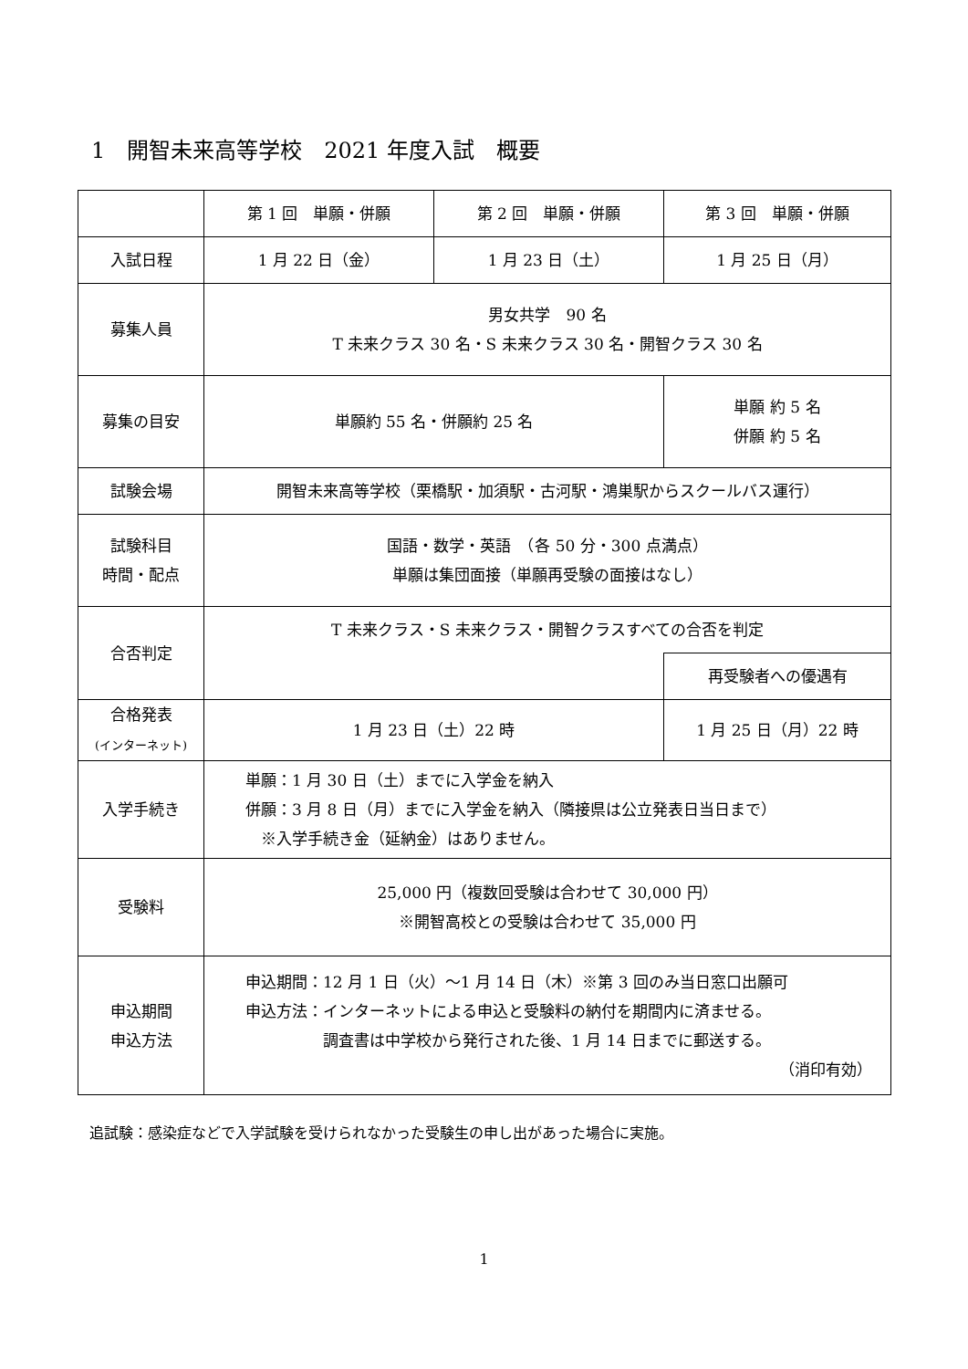1　開智未来高等学校　2021 年度入試　概要
| | 第 1 回 単願・併願 | 第 2 回 単願・併願 | 第 3 回 単願・併願 |
| 入試日程 | 1 月 22 日（金） | 1 月 23 日（土） | 1 月 25 日（月） |
| 募集人員 | 男女共学 90 名 T 未来クラス 30 名・S 未来クラス 30 名・開智クラス 30 名 | | |
| 募集の目安 | 単願約 55 名・併願約 25 名 | | 単願 約 5 名 併願 約 5 名 |
| 試験会場 | 開智未来高等学校（栗橋駅・加須駅・古河駅・鴻巣駅からスクールバス運行） | | |
| 試験科目 時間・配点 | 国語・数学・英語 （各 50 分・300 点満点） 単願は集団面接（単願再受験の面接はなし） | | |
| 合否判定 | T 未来クラス・S 未来クラス・開智クラスすべての合否を判定 | | |
| | | | 再受験者への優遇有 |
| 合格発表 (インターネット) | 1 月 23 日（土）22 時 | | 1 月 25 日（月）22 時 |
| 入学手続き | 単願：1 月 30 日（土）までに入学金を納入 併願：3 月 8 日（月）までに入学金を納入（隣接県は公立発表日当日まで） ※入学手続き金（延納金）はありません。 | | |
| 受験料 | 25,000 円（複数回受験は合わせて 30,000 円） ※開智高校との受験は合わせて 35,000 円 | | |
| 申込期間 申込方法 | 申込期間：12 月 1 日（火）～1 月 14 日（木）※第 3 回のみ当日窓口出願可 申込方法：インターネットによる申込と受験料の納付を期間内に済ませる。 調査書は中学校から発行された後、1 月 14 日までに郵送する。 （消印有効） | | |
追試験：感染症などで入学試験を受けられなかった受験生の申し出があった場合に実施。
1